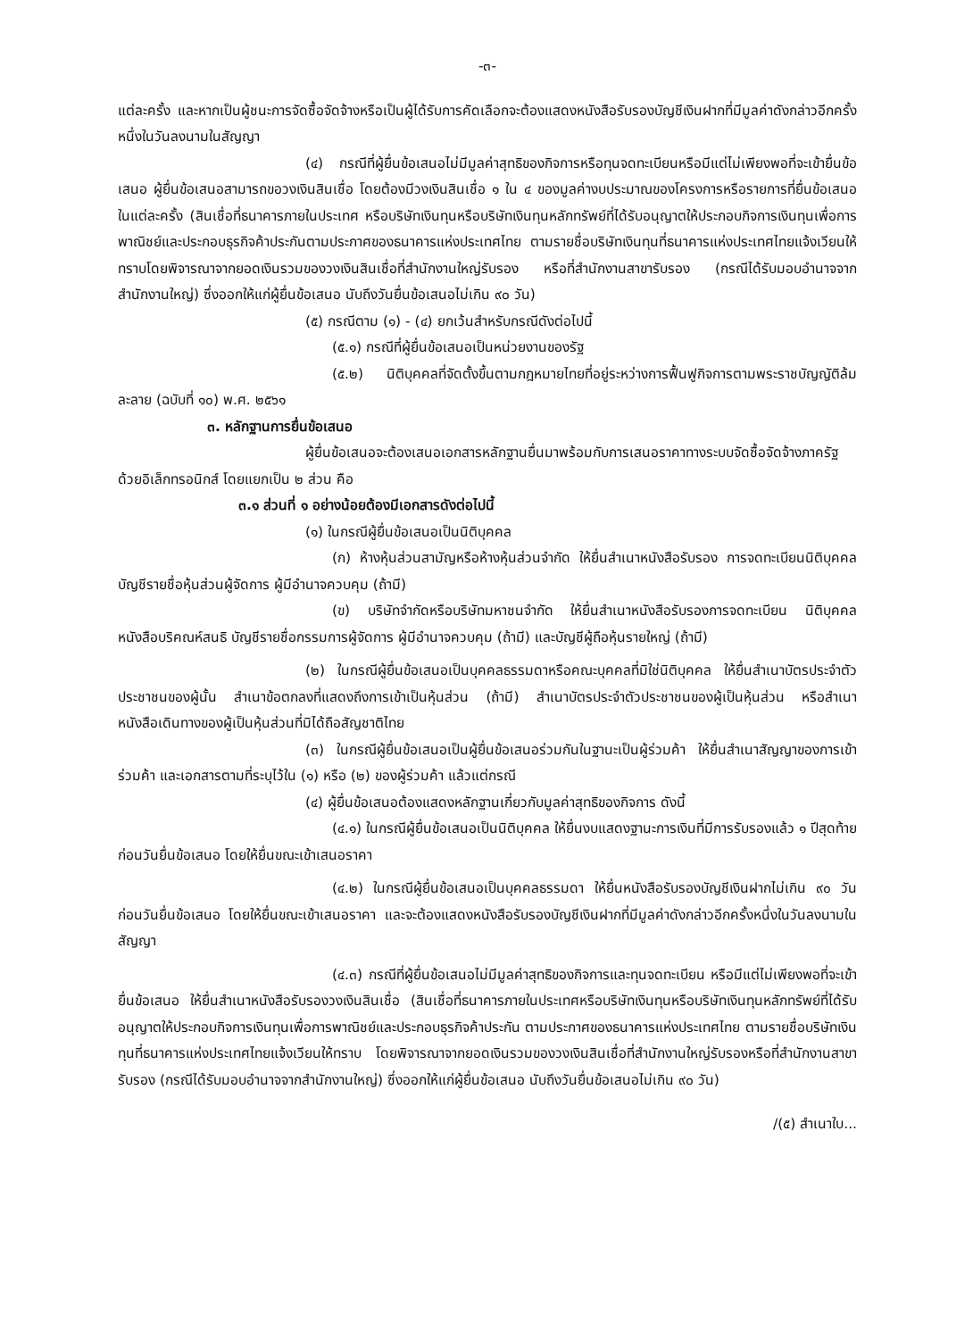-๓-
แต่ละครั้ง และหากเป็นผู้ชนะการจัดซื้อจัดจ้างหรือเป็นผู้ได้รับการคัดเลือกจะต้องแสดงหนังสือรับรองบัญชีเงินฝากที่มีมูลค่าดังกล่าวอีกครั้งหนึ่งในวันลงนามในสัญญา
(๔) กรณีที่ผู้ยื่นข้อเสนอไม่มีมูลค่าสุทธิของกิจการหรือทุนจดทะเบียนหรือมีแต่ไม่เพียงพอที่จะเข้ายื่นข้อเสนอ ผู้ยื่นข้อเสนอสามารถขอวงเงินสินเชื่อ โดยต้องมีวงเงินสินเชื่อ ๑ ใน ๔ ของมูลค่างบประมาณของโครงการหรือรายการที่ยื่นข้อเสนอในแต่ละครั้ง (สินเชื่อที่ธนาคารภายในประเทศ หรือบริษัทเงินทุนหรือบริษัทเงินทุนหลักทรัพย์ที่ได้รับอนุญาตให้ประกอบกิจการเงินทุนเพื่อการพาณิชย์และประกอบธุรกิจค้าประกันตามประกาศของธนาคารแห่งประเทศไทย ตามรายชื่อบริษัทเงินทุนที่ธนาคารแห่งประเทศไทยแจ้งเวียนให้ทราบโดยพิจารณาจากยอดเงินรวมของวงเงินสินเชื่อที่สำนักงานใหญ่รับรอง หรือที่สำนักงานสาขารับรอง (กรณีได้รับมอบอำนาจจากสำนักงานใหญ่) ซึ่งออกให้แก่ผู้ยื่นข้อเสนอ นับถึงวันยื่นข้อเสนอไม่เกิน ๙๐ วัน)
(๕) กรณีตาม (๑) - (๔) ยกเว้นสำหรับกรณีดังต่อไปนี้
(๕.๑) กรณีที่ผู้ยื่นข้อเสนอเป็นหน่วยงานของรัฐ
(๕.๒) นิติบุคคลที่จัดตั้งขึ้นตามกฎหมายไทยที่อยู่ระหว่างการฟื้นฟูกิจการตามพระราชบัญญัติล้มละลาย (ฉบับที่ ๑๐) พ.ศ. ๒๕๖๑
๓. หลักฐานการยื่นข้อเสนอ
ผู้ยื่นข้อเสนอจะต้องเสนอเอกสารหลักฐานยื่นมาพร้อมกับการเสนอราคาทางระบบจัดซื้อจัดจ้างภาครัฐด้วยอิเล็กทรอนิกส์ โดยแยกเป็น ๒ ส่วน คือ
๓.๑ ส่วนที่ ๑ อย่างน้อยต้องมีเอกสารดังต่อไปนี้
(๑) ในกรณีผู้ยื่นข้อเสนอเป็นนิติบุคคล
(ก) ห้างหุ้นส่วนสามัญหรือห้างหุ้นส่วนจำกัด ให้ยื่นสำเนาหนังสือรับรอง การจดทะเบียนนิติบุคคล บัญชีรายชื่อหุ้นส่วนผู้จัดการ ผู้มีอำนาจควบคุม (ถ้ามี)
(ข) บริษัทจำกัดหรือบริษัทมหาชนจำกัด ให้ยื่นสำเนาหนังสือรับรองการจดทะเบียน นิติบุคคล หนังสือบริคณห์สนธิ บัญชีรายชื่อกรรมการผู้จัดการ ผู้มีอำนาจควบคุม (ถ้ามี) และบัญชีผู้ถือหุ้นรายใหญ่ (ถ้ามี)
(๒) ในกรณีผู้ยื่นข้อเสนอเป็นบุคคลธรรมดาหรือคณะบุคคลที่มิใช่นิติบุคคล ให้ยื่นสำเนาบัตรประจำตัวประชาชนของผู้นั้น สำเนาข้อตกลงที่แสดงถึงการเข้าเป็นหุ้นส่วน (ถ้ามี) สำเนาบัตรประจำตัวประชาชนของผู้เป็นหุ้นส่วน หรือสำเนาหนังสือเดินทางของผู้เป็นหุ้นส่วนที่มิได้ถือสัญชาติไทย
(๓) ในกรณีผู้ยื่นข้อเสนอเป็นผู้ยื่นข้อเสนอร่วมกันในฐานะเป็นผู้ร่วมค้า ให้ยื่นสำเนาสัญญาของการเข้าร่วมค้า และเอกสารตามที่ระบุไว้ใน (๑) หรือ (๒) ของผู้ร่วมค้า แล้วแต่กรณี
(๔) ผู้ยื่นข้อเสนอต้องแสดงหลักฐานเกี่ยวกับมูลค่าสุทธิของกิจการ ดังนี้
(๔.๑) ในกรณีผู้ยื่นข้อเสนอเป็นนิติบุคคล ให้ยื่นงบแสดงฐานะการเงินที่มีการรับรองแล้ว ๑ ปีสุดท้ายก่อนวันยื่นข้อเสนอ โดยให้ยื่นขณะเข้าเสนอราคา
(๔.๒) ในกรณีผู้ยื่นข้อเสนอเป็นบุคคลธรรมดา ให้ยื่นหนังสือรับรองบัญชีเงินฝากไม่เกิน ๙๐ วัน ก่อนวันยื่นข้อเสนอ โดยให้ยื่นขณะเข้าเสนอราคา และจะต้องแสดงหนังสือรับรองบัญชีเงินฝากที่มีมูลค่าดังกล่าวอีกครั้งหนึ่งในวันลงนามในสัญญา
(๔.๓) กรณีที่ผู้ยื่นข้อเสนอไม่มีมูลค่าสุทธิของกิจการและทุนจดทะเบียน หรือมีแต่ไม่เพียงพอที่จะเข้ายื่นข้อเสนอ ให้ยื่นสำเนาหนังสือรับรองวงเงินสินเชื่อ (สินเชื่อที่ธนาคารภายในประเทศหรือบริษัทเงินทุนหรือบริษัทเงินทุนหลักทรัพย์ที่ได้รับอนุญาตให้ประกอบกิจการเงินทุนเพื่อการพาณิชย์และประกอบธุรกิจค้าประกัน ตามประกาศของธนาคารแห่งประเทศไทย ตามรายชื่อบริษัทเงินทุนที่ธนาคารแห่งประเทศไทยแจ้งเวียนให้ทราบ โดยพิจารณาจากยอดเงินรวมของวงเงินสินเชื่อที่สำนักงานใหญ่รับรองหรือที่สำนักงานสาขารับรอง (กรณีได้รับมอบอำนาจจากสำนักงานใหญ่) ซึ่งออกให้แก่ผู้ยื่นข้อเสนอ นับถึงวันยื่นข้อเสนอไม่เกิน ๙๐ วัน)
/(๕) สำเนาใบ...